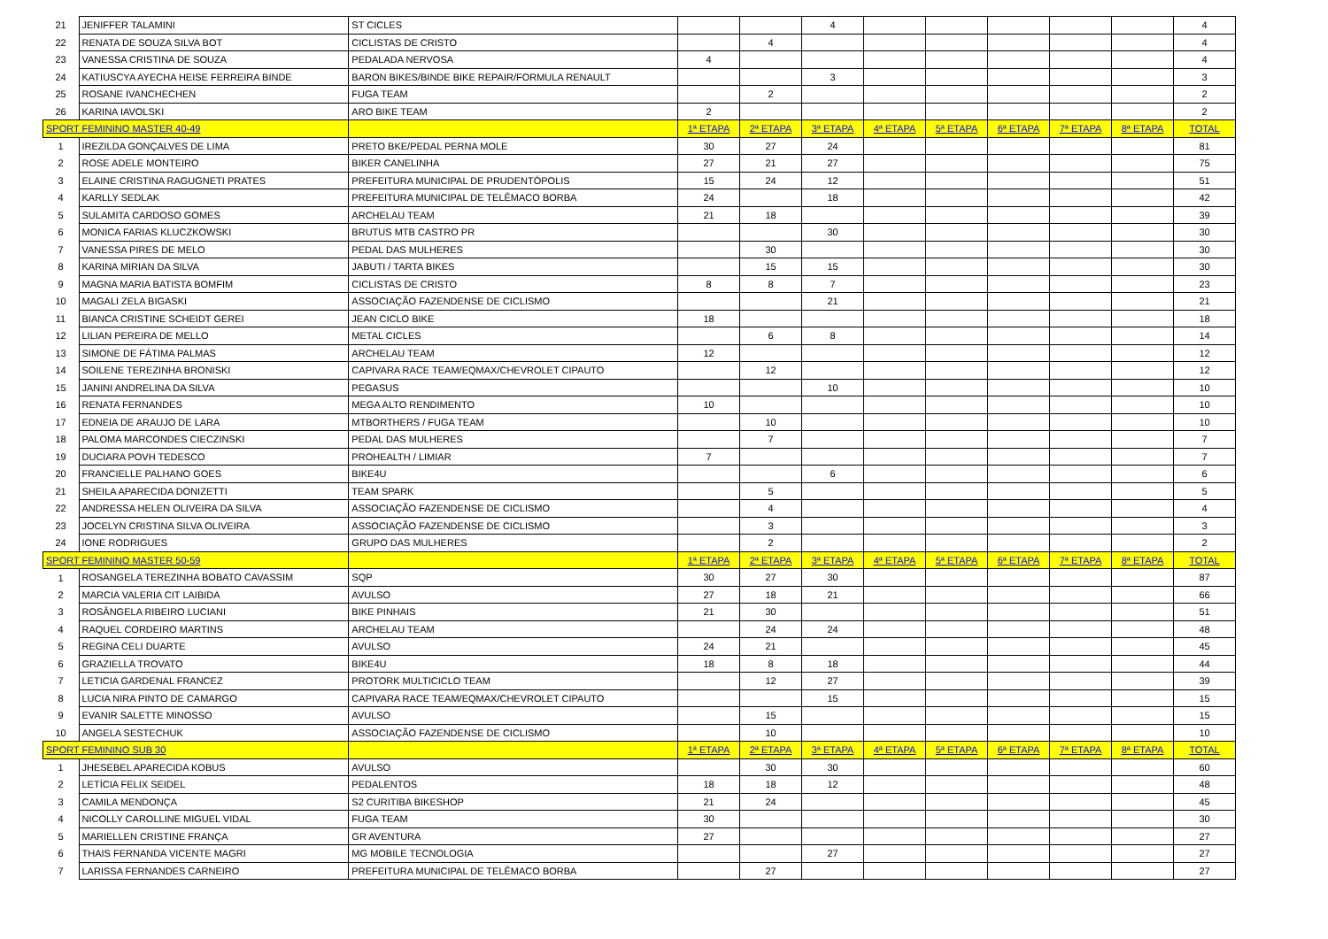| 21 | JENIFFER TALAMINI | ST CICLES | | | 4 | | | | | | 4 |
| 22 | RENATA DE SOUZA SILVA BOT | CICLISTAS DE CRISTO | | 4 | | | | | | | 4 |
| 23 | VANESSA CRISTINA DE SOUZA | PEDALADA NERVOSA | 4 | | | | | | | | 4 |
| 24 | KATIUSCYA AYECHA HEISE FERREIRA BINDE | BARON BIKES/BINDE BIKE REPAIR/FORMULA RENAULT | | | 3 | | | | | | 3 |
| 25 | ROSANE IVANCHECHEN | FUGA TEAM | | 2 | | | | | | | 2 |
| 26 | KARINA IAVOLSKI | ARO BIKE TEAM | 2 | | | | | | | | 2 |
| SPORT FEMININO MASTER 40-49 | | | 1ª ETAPA | 2ª ETAPA | 3ª ETAPA | 4ª ETAPA | 5ª ETAPA | 6ª ETAPA | 7ª ETAPA | 8ª ETAPA | TOTAL |
| 1 | IREZILDA GONÇALVES DE LIMA | PRETO BKE/PEDAL PERNA MOLE | 30 | 27 | 24 | | | | | | 81 |
| 2 | ROSE ADELE MONTEIRO | BIKER CANELINHA | 27 | 21 | 27 | | | | | | 75 |
| 3 | ELAINE CRISTINA RAGUGNETI PRATES | PREFEITURA MUNICIPAL DE PRUDENTÓPOLIS | 15 | 24 | 12 | | | | | | 51 |
| 4 | KARLLY SEDLAK | PREFEITURA MUNICIPAL DE TELÊMACO BORBA | 24 | | 18 | | | | | | 42 |
| 5 | SULAMITA CARDOSO GOMES | ARCHELAU TEAM | 21 | 18 | | | | | | | 39 |
| 6 | MONICA FARIAS KLUCZKOWSKI | BRUTUS MTB CASTRO PR | | | 30 | | | | | | 30 |
| 7 | VANESSA PIRES DE MELO | PEDAL DAS MULHERES | | 30 | | | | | | | 30 |
| 8 | KARINA MIRIAN DA SILVA | JABUTI / TARTA BIKES | | 15 | 15 | | | | | | 30 |
| 9 | MAGNA MARIA BATISTA BOMFIM | CICLISTAS DE CRISTO | 8 | 8 | 7 | | | | | | 23 |
| 10 | MAGALI ZELA BIGASKI | ASSOCIAÇÃO FAZENDENSE DE CICLISMO | | | 21 | | | | | | 21 |
| 11 | BIANCA CRISTINE SCHEIDT GEREI | JEAN CICLO BIKE | 18 | | | | | | | | 18 |
| 12 | LILIAN PEREIRA DE MELLO | METAL CICLES | | 6 | 8 | | | | | | 14 |
| 13 | SIMONE DE FÁTIMA PALMAS | ARCHELAU TEAM | 12 | | | | | | | | 12 |
| 14 | SOILENE TEREZINHA BRONISKI | CAPIVARA RACE TEAM/EQMAX/CHEVROLET CIPAUTO | | 12 | | | | | | | 12 |
| 15 | JANINI ANDRELINA DA SILVA | PEGASUS | | | 10 | | | | | | 10 |
| 16 | RENATA FERNANDES | MEGA ALTO RENDIMENTO | 10 | | | | | | | | 10 |
| 17 | EDNEIA DE ARAUJO DE LARA | MTBORTHERS / FUGA TEAM | | 10 | | | | | | | 10 |
| 18 | PALOMA MARCONDES CIECZINSKI | PEDAL DAS MULHERES | | 7 | | | | | | | 7 |
| 19 | DUCIARA POVH TEDESCO | PROHEALTH / LIMIAR | 7 | | | | | | | | 7 |
| 20 | FRANCIELLE PALHANO GOES | BIKE4U | | | 6 | | | | | | 6 |
| 21 | SHEILA APARECIDA DONIZETTI | TEAM SPARK | | 5 | | | | | | | 5 |
| 22 | ANDRESSA HELEN OLIVEIRA DA SILVA | ASSOCIAÇÃO FAZENDENSE DE CICLISMO | | 4 | | | | | | | 4 |
| 23 | JOCELYN CRISTINA SILVA OLIVEIRA | ASSOCIAÇÃO FAZENDENSE DE CICLISMO | | 3 | | | | | | | 3 |
| 24 | IONE RODRIGUES | GRUPO DAS MULHERES | | 2 | | | | | | | 2 |
| SPORT FEMININO MASTER 50-59 | | | 1ª ETAPA | 2ª ETAPA | 3ª ETAPA | 4ª ETAPA | 5ª ETAPA | 6ª ETAPA | 7ª ETAPA | 8ª ETAPA | TOTAL |
| 1 | ROSANGELA TEREZINHA BOBATO CAVASSIM | SQP | 30 | 27 | 30 | | | | | | 87 |
| 2 | MARCIA VALERIA CIT LAIBIDA | AVULSO | 27 | 18 | 21 | | | | | | 66 |
| 3 | ROSÂNGELA RIBEIRO LUCIANI | BIKE PINHAIS | 21 | 30 | | | | | | | 51 |
| 4 | RAQUEL CORDEIRO MARTINS | ARCHELAU TEAM | | 24 | 24 | | | | | | 48 |
| 5 | REGINA CELI DUARTE | AVULSO | 24 | 21 | | | | | | | 45 |
| 6 | GRAZIELLA TROVATO | BIKE4U | 18 | 8 | 18 | | | | | | 44 |
| 7 | LETICIA GARDENAL FRANCEZ | PROTORK MULTICICLO TEAM | | 12 | 27 | | | | | | 39 |
| 8 | LUCIA NIRA PINTO DE CAMARGO | CAPIVARA RACE TEAM/EQMAX/CHEVROLET CIPAUTO | | | 15 | | | | | | 15 |
| 9 | EVANIR SALETTE MINOSSO | AVULSO | | 15 | | | | | | | 15 |
| 10 | ANGELA SESTECHUK | ASSOCIAÇÃO FAZENDENSE DE CICLISMO | | 10 | | | | | | | 10 |
| SPORT FEMININO SUB 30 | | | 1ª ETAPA | 2ª ETAPA | 3ª ETAPA | 4ª ETAPA | 5ª ETAPA | 6ª ETAPA | 7ª ETAPA | 8ª ETAPA | TOTAL |
| 1 | JHESEBEL APARECIDA KOBUS | AVULSO | | 30 | 30 | | | | | | 60 |
| 2 | LETÍCIA FELIX SEIDEL | PEDALENTOS | 18 | 18 | 12 | | | | | | 48 |
| 3 | CAMILA MENDONÇA | S2 CURITIBA BIKESHOP | 21 | 24 | | | | | | | 45 |
| 4 | NICOLLY CAROLLINE MIGUEL VIDAL | FUGA TEAM | 30 | | | | | | | | 30 |
| 5 | MARIELLEN CRISTINE FRANÇA | GR AVENTURA | 27 | | | | | | | | 27 |
| 6 | THAIS FERNANDA VICENTE MAGRI | MG MOBILE TECNOLOGIA | | | 27 | | | | | | 27 |
| 7 | LARISSA FERNANDES CARNEIRO | PREFEITURA MUNICIPAL DE TELÊMACO BORBA | | 27 | | | | | | | 27 |